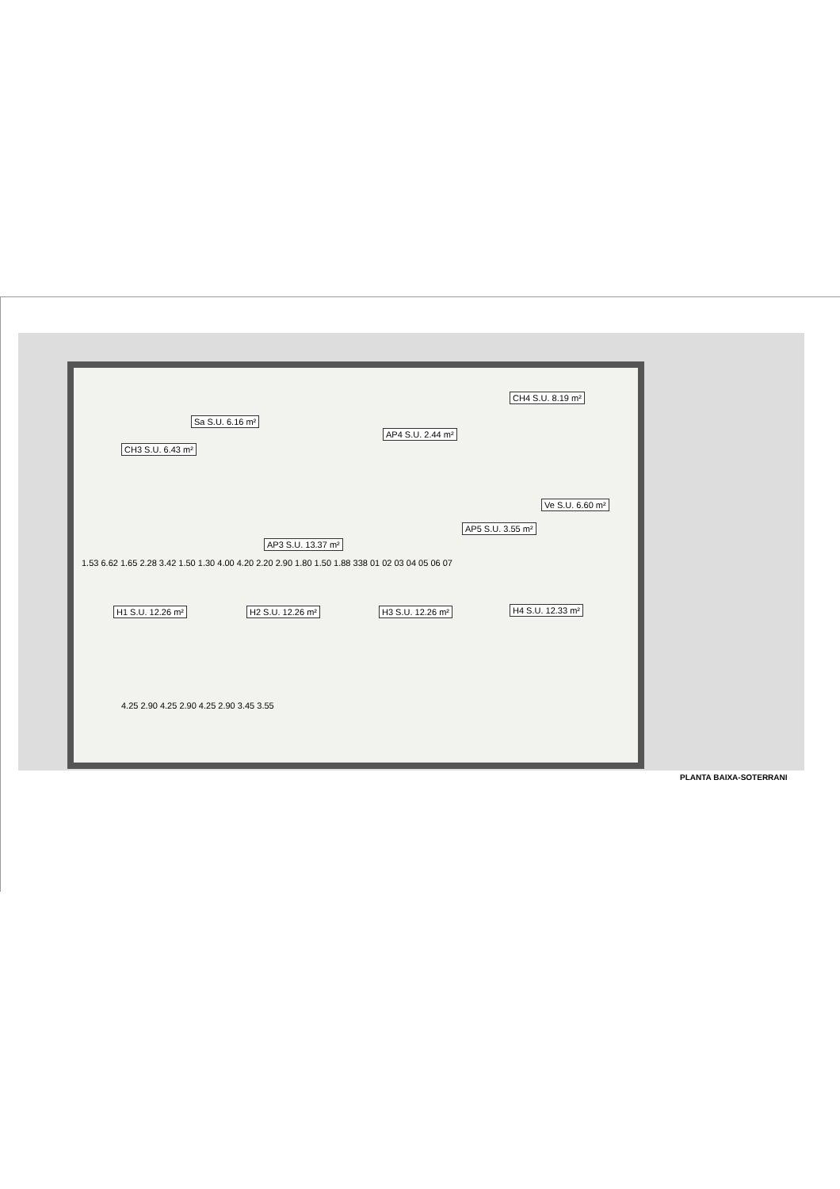Sa S.U. 6.16 m²
AP4 S.U. 2.44 m²
CH3 S.U. 6.43 m²
CH4 S.U. 8.19 m²
Ve S.U. 6.60 m²
AP3 S.U. 13.37 m²
AP5 S.U. 3.55 m²
H1 S.U. 12.26 m² H2 S.U. 12.26 m² H3 S.U. 12.26 m² H4 S.U. 12.33 m²
1.53 6.62 1.65 2.28 3.42 1.50 1.30 4.00 4.20 2.20 2.90 1.80 1.50 1.88 338 01 02 03 04 05 06 07
4.25 2.90 4.25 2.90 4.25 2.90 3.45 3.55
PLANTA BAIXA-SOTERRANI